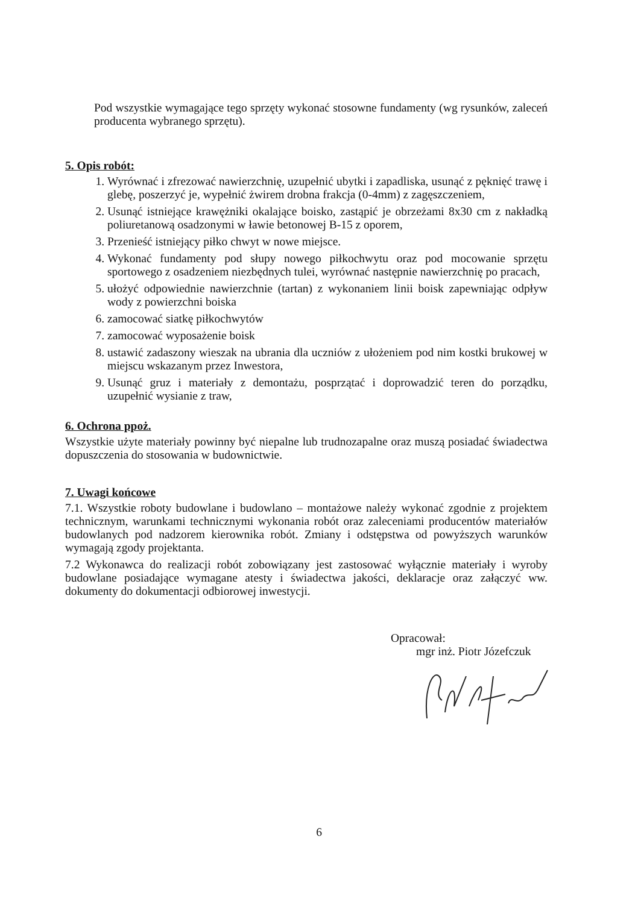Pod wszystkie wymagające tego sprzęty wykonać stosowne fundamenty (wg rysunków, zaleceń producenta wybranego sprzętu).
5. Opis robót:
1. Wyrównać i zfrezować nawierzchnię, uzupełnić ubytki i zapadliska, usunąć z pęknięć trawę i glebę, poszerzyć je, wypełnić żwirem drobna frakcja (0-4mm) z zagęszczeniem,
2. Usunąć istniejące krawężniki okalające boisko, zastąpić je obrzeżami 8x30 cm z nakładką poliuretanową osadzonymi w ławie betonowej B-15 z oporem,
3. Przenieść istniejący piłko chwyt w nowe miejsce.
4. Wykonać fundamenty pod słupy nowego piłkochwytu oraz pod mocowanie sprzętu sportowego z osadzeniem niezbędnych tulei, wyrównać następnie nawierzchnię po pracach,
5. ułożyć odpowiednie nawierzchnie (tartan) z wykonaniem linii boisk zapewniając odpływ wody z powierzchni boiska
6. zamocować siatkę piłkochwytów
7. zamocować wyposażenie boisk
8. ustawić zadaszony wieszak na ubrania dla uczniów z ułożeniem pod nim kostki brukowej w miejscu wskazanym przez Inwestora,
9. Usunąć gruz i materiały z demontażu, posprzątać i doprowadzić teren do porządku, uzupełnić wysianie z traw,
6. Ochrona ppoż.
Wszystkie użyte materiały powinny być niepalne lub trudnozapalne oraz muszą posiadać świadectwa dopuszczenia do stosowania w budownictwie.
7. Uwagi końcowe
7.1. Wszystkie roboty budowlane i budowlano – montażowe należy wykonać zgodnie z projektem technicznym, warunkami technicznymi wykonania robót oraz zaleceniami producentów materiałów budowlanych pod nadzorem kierownika robót. Zmiany i odstępstwa od powyższych warunków wymagają zgody projektanta.
7.2 Wykonawca do realizacji robót zobowiązany jest zastosować wyłącznie materiały i wyroby budowlane posiadające wymagane atesty i świadectwa jakości, deklaracje oraz załączyć ww. dokumenty do dokumentacji odbiorowej inwestycji.
Opracował:
mgr inż. Piotr Józefczuk
6